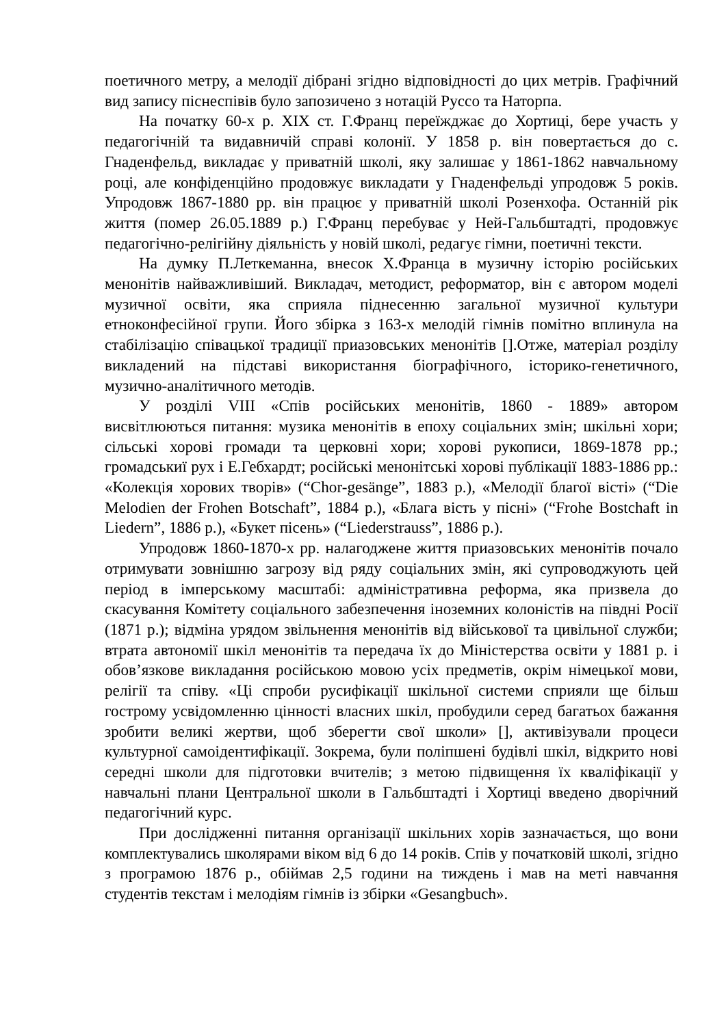поетичного метру, а мелодії дібрані згідно відповідності до цих метрів. Графічний вид запису піснеспівів було запозичено з нотацій Руссо та Наторпа.
На початку 60-х р. XIX ст. Г.Франц переїжджає до Хортиці, бере участь у педагогічній та видавничій справі колонії. У 1858 р. він повертається до с. Гнаденфельд, викладає у приватній школі, яку залишає у 1861-1862 навчальному році, але конфіденційно продовжує викладати у Гнаденфельді упродовж 5 років. Упродовж 1867-1880 рр. він працює у приватній школі Розенхофа. Останній рік життя (помер 26.05.1889 р.) Г.Франц перебуває у Ней-Гальбштадті, продовжує педагогічно-релігійну діяльність у новій школі, редагує гімни, поетичні тексти.
На думку П.Леткеманна, внесок Х.Франца в музичну історію російських менонітів найважливіший. Викладач, методист, реформатор, він є автором моделі музичної освіти, яка сприяла піднесенню загальної музичної культури етноконфесійної групи. Його збірка з 163-х мелодій гімнів помітно вплинула на стабілізацію співацької традиції приазовських менонітів [].Отже, матеріал розділу викладений на підставі використання біографічного, історико-генетичного, музично-аналітичного методів.
У розділі VIII «Спів російських менонітів, 1860 - 1889» автором висвітлюються питання: музика менонітів в епоху соціальних змін; шкільні хори; сільські хорові громади та церковні хори; хорові рукописи, 1869-1878 рр.; громадськиї рух і Е.Гебхардт; російські менонітські хорові публікації 1883-1886 рр.: «Колекція хорових творів» (“Chor-gesänge”, 1883 р.), «Мелодії благої вісті» (“Die Melodien der Frohen Botschaft”, 1884 р.), «Блага вість у пісні» (“Frohe Bostchaft in Liedern”, 1886 р.), «Букет пісень» (“Liederstrauss”, 1886 р.).
Упродовж 1860-1870-х рр. налагоджене життя приазовських менонітів почало отримувати зовнішню загрозу від ряду соціальних змін, які супроводжують цей період в імперському масштабі: адміністративна реформа, яка призвела до скасування Комітету соціального забезпечення іноземних колоністів на півдні Росії (1871 р.); відміна урядом звільнення менонітів від військової та цивільної служби; втрата автономії шкіл менонітів та передача їх до Міністерства освіти у 1881 р. і обов’язкове викладання російською мовою усіх предметів, окрім німецької мови, релігії та співу. «Ці спроби русифікації шкільної системи сприяли ще більш гострому усвідомленню цінності власних шкіл, пробудили серед багатьох бажання зробити великі жертви, щоб зберегти свої школи» [], активізували процеси культурної самоідентифікації. Зокрема, були поліпшені будівлі шкіл, відкрито нові середні школи для підготовки вчителів; з метою підвищення їх кваліфікації у навчальні плани Центральної школи в Гальбштадті і Хортиці введено дворічний педагогічний курс.
При дослідженні питання організації шкільних хорів зазначається, що вони комплектувались школярами віком від 6 до 14 років. Спів у початковій школі, згідно з програмою 1876 р., обіймав 2,5 години на тиждень і мав на меті навчання студентів текстам і мелодіям гімнів із збірки «Gesangbuch».